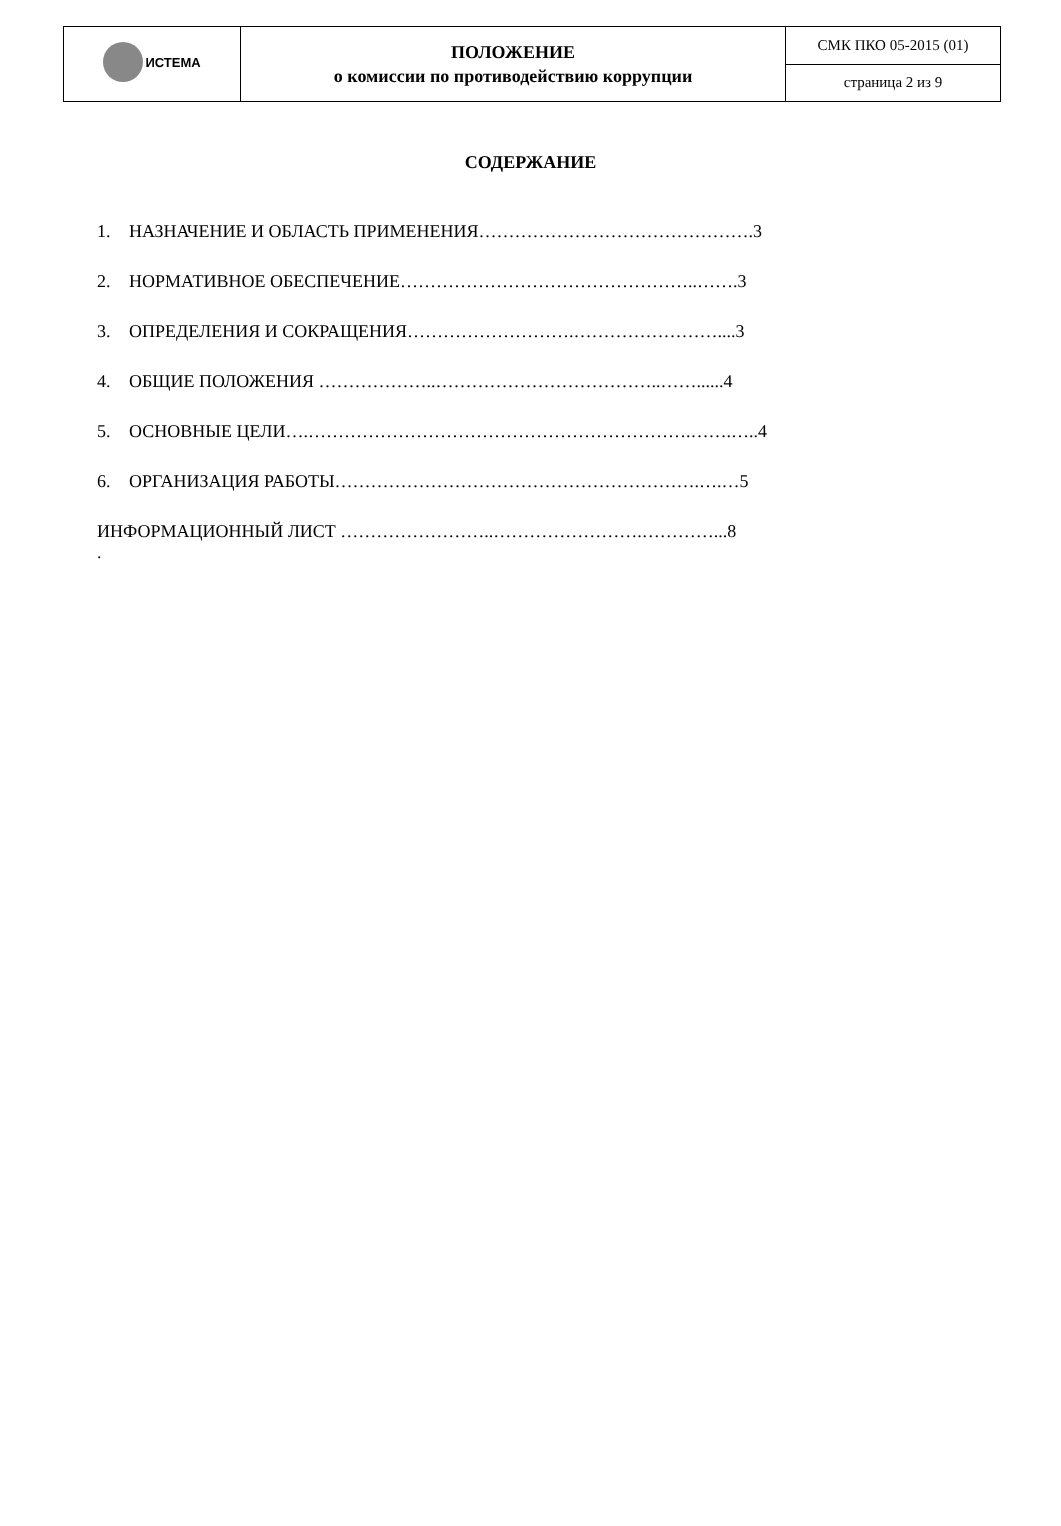| ИСТЕМА | ПОЛОЖЕНИЕ о комиссии по противодействию коррупции | СМК ПКО 05-2015 (01) |
| | | страница 2 из 9 |
СОДЕРЖАНИЕ
1. НАЗНАЧЕНИЕ И ОБЛАСТЬ ПРИМЕНЕНИЯ……………………………………….3
2. НОРМАТИВНОЕ ОБЕСПЕЧЕНИЕ…………………………………………..…….3
3. ОПРЕДЕЛЕНИЯ И СОКРАЩЕНИЯ……………………….……………………....3
4. ОБЩИЕ ПОЛОЖЕНИЯ ………………..………………………………..……......4
5. ОСНОВНЫЕ ЦЕЛИ….……………………………………………………….…….…..4
6. ОРГАНИЗАЦИЯ РАБОТЫ…………………………………………………….….…5
ИНФОРМАЦИОННЫЙ ЛИСТ ……………………..…………………….…………...8
.